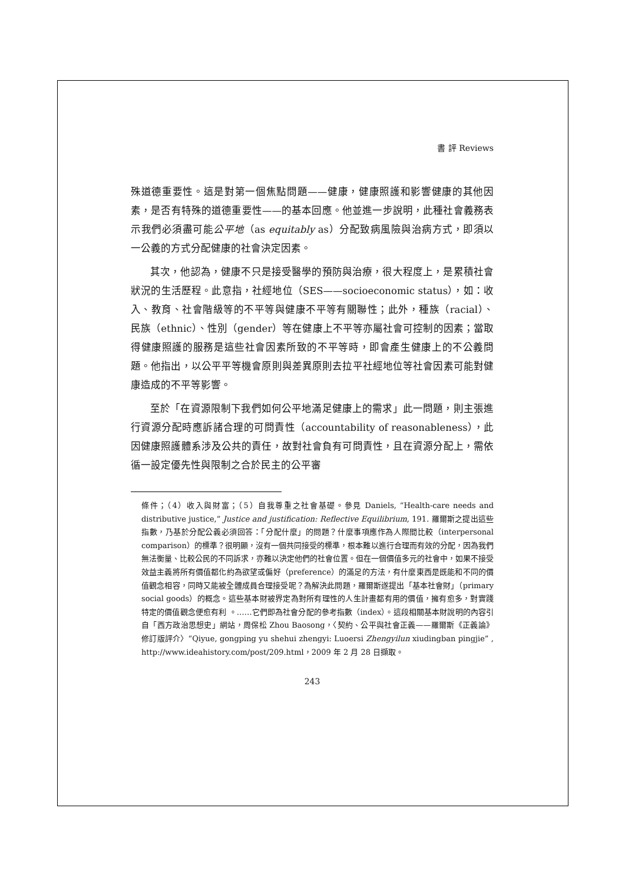書 評 Reviews
殊道德重要性。這是對第一個焦點問題——健康，健康照護和影響健康的其他因素，是否有特殊的道德重要性——的基本回應。他並進一步說明，此種社會義務表示我們必須盡可能公平地（as equitably as）分配致病風險與治病方式，即須以一公義的方式分配健康的社會決定因素。
其次，他認為，健康不只是接受醫學的預防與治療，很大程度上，是累積社會狀況的生活歷程。此意指，社經地位（SES——socioeconomic status），如：收入、教育、社會階級等的不平等與健康不平等有關聯性；此外，種族（racial）、民族（ethnic）、性別（gender）等在健康上不平等亦屬社會可控制的因素；當取得健康照護的服務是這些社會因素所致的不平等時，即會產生健康上的不公義問題。他指出，以公平平等機會原則與差異原則去拉平社經地位等社會因素可能對健康造成的不平等影響。
至於「在資源限制下我們如何公平地滿足健康上的需求」此一問題，則主張進行資源分配時應訴諸合理的可問責性（accountability of reasonableness），此因健康照護體系涉及公共的責任，故對社會負有可問責性，且在資源分配上，需依循一設定優先性與限制之合於民主的公平審
條件；（4）收入與財富；（5）自我尊重之社會基礎。參見 Daniels, “Health-care needs and distributive justice,” Justice and justification: Reflective Equilibrium, 191. 羅爾斯之提出這些指數，乃基於分配公義必須回答：「分配什麼」的問題？什麼事項應作為人際間比較（interpersonal comparison）的標準？很明顯，沒有一個共同接受的標準，根本難以進行合理而有效的分配，因為我們無法衡量、比較公民的不同訴求，亦難以決定他們的社會位置。但在一個價值多元的社會中，如果不接受效益主義將所有價值都化約為欲望或偏好（preference）的滿足的方法，有什麼東西是既能和不同的價值觀念相容，同時又能被全體成員合理接受呢？為解決此問題，羅爾斯遂提出「基本社會財」（primary social goods）的概念。這些基本財被界定為對所有理性的人生計畫都有用的價值，擁有愈多，對實踐特定的價值觀念便愈有利 。……它們即為社會分配的參考指數（index）。這段相關基本財說明的內容引自「西方政治思想史」網站，周保松 Zhou Baosong，〈契約、公平與社會正義——羅爾斯《正義論》修訂版評介〉“Qiyue, gongping yu shehui zhengyi: Luoersi Zhengyilun xiudingban pingjie” , http://www.ideahistory.com/post/209.html，2009 年 2 月 28 日擷取。
243